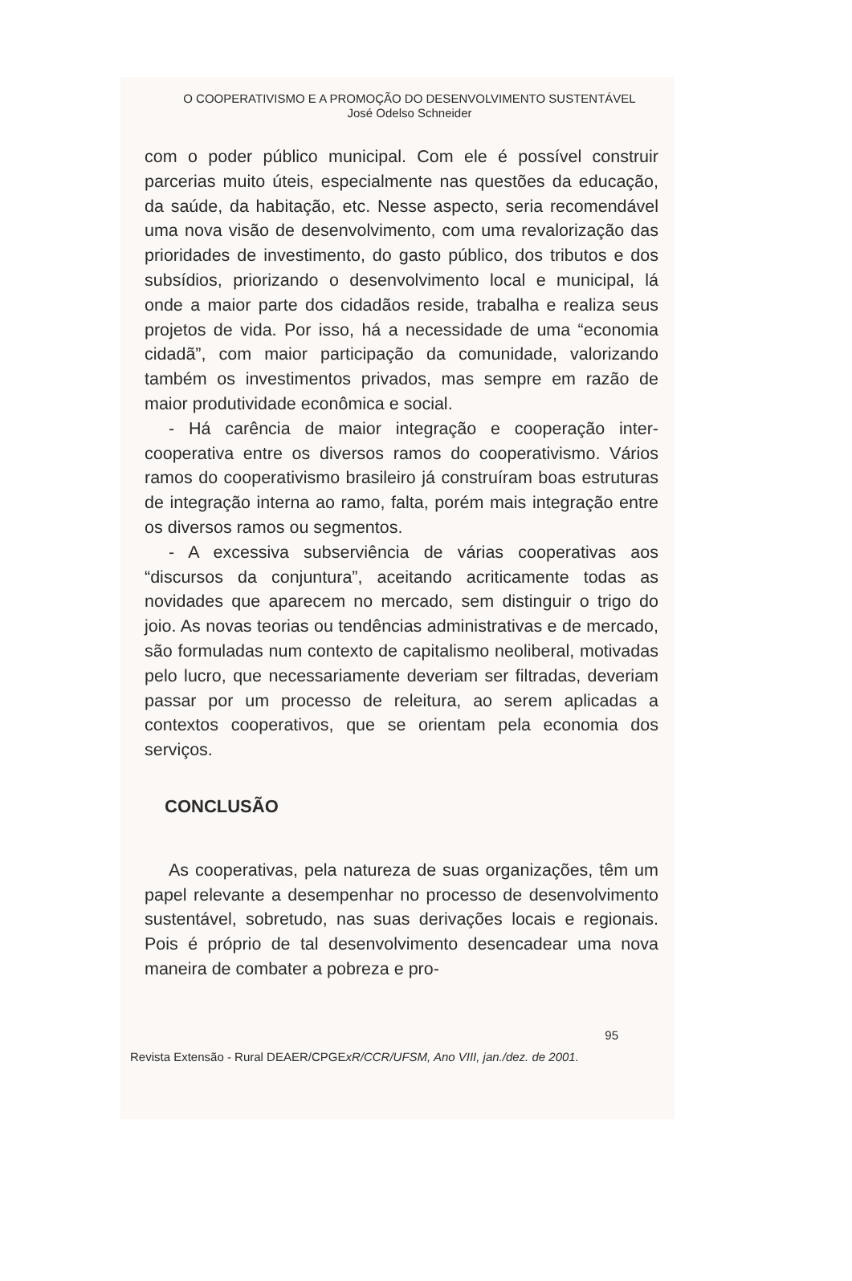O COOPERATIVISMO E A PROMOÇÃO DO DESENVOLVIMENTO SUSTENTÁVEL
José Odelso Schneider
com o poder público municipal. Com ele é possível construir parcerias muito úteis, especialmente nas questões da educação, da saúde, da habitação, etc. Nesse aspecto, seria recomendável uma nova visão de desenvolvimento, com uma revalorização das prioridades de investimento, do gasto público, dos tributos e dos subsídios, priorizando o desenvolvimento local e municipal, lá onde a maior parte dos cidadãos reside, trabalha e realiza seus projetos de vida. Por isso, há a necessidade de uma “economia cidadã”, com maior participação da comunidade, valorizando também os investimentos privados, mas sempre em razão de maior produtividade econômica e social.
- Há carência de maior integração e cooperação inter-cooperativa entre os diversos ramos do cooperativismo. Vários ramos do cooperativismo brasileiro já construíram boas estruturas de integração interna ao ramo, falta, porém mais integração entre os diversos ramos ou segmentos.
- A excessiva subserviência de várias cooperativas aos “discursos da conjuntura”, aceitando acriticamente todas as novidades que aparecem no mercado, sem distinguir o trigo do joio. As novas teorias ou tendências administrativas e de mercado, são formuladas num contexto de capitalismo neoliberal, motivadas pelo lucro, que necessariamente deveriam ser filtradas, deveriam passar por um processo de releitura, ao serem aplicadas a contextos cooperativos, que se orientam pela economia dos serviços.
CONCLUSÃO
As cooperativas, pela natureza de suas organizações, têm um papel relevante a desempenhar no processo de desenvolvimento sustentável, sobretudo, nas suas derivações locais e regionais. Pois é próprio de tal desenvolvimento desencadear uma nova maneira de combater a pobreza e pro-
95
Revista Extensão - Rural DEAER/CPGExR/CCR/UFSM, Ano VIII, jan./dez. de 2001.